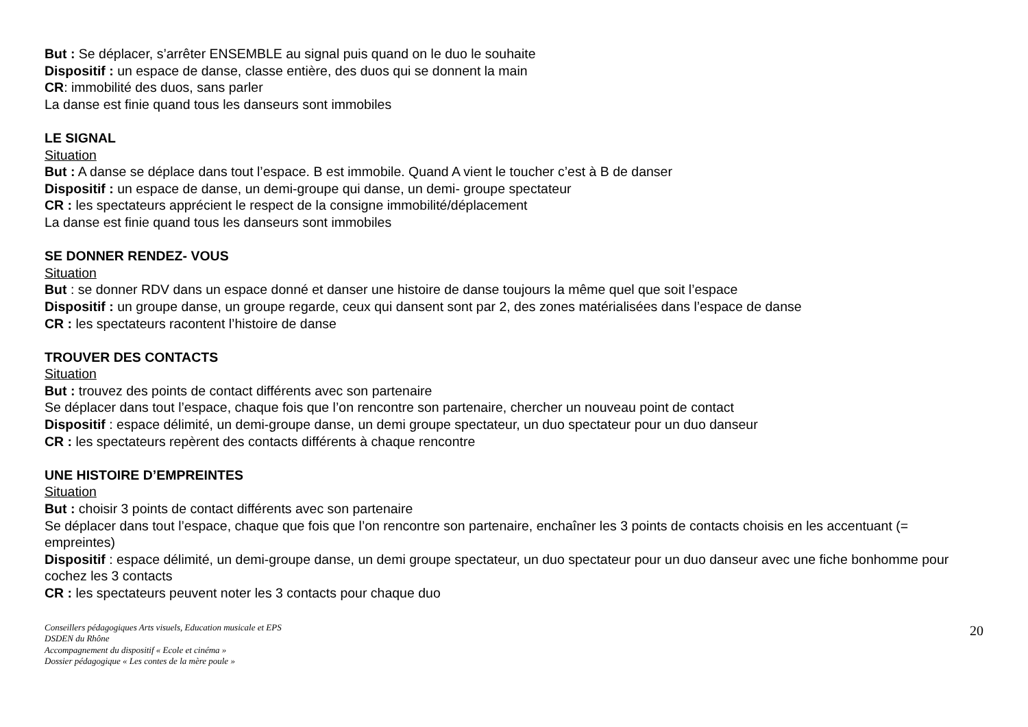But : Se déplacer, s’arrêter ENSEMBLE au signal puis quand on le duo le souhaite
Dispositif : un espace de danse, classe entière, des duos qui se donnent la main
CR: immobilité des duos, sans parler
La danse est finie quand tous les danseurs sont immobiles
LE SIGNAL
Situation
But : A danse se déplace dans tout l’espace. B est immobile. Quand A vient le toucher c’est à B de danser
Dispositif : un espace de danse, un demi-groupe qui danse, un demi- groupe spectateur
CR : les spectateurs apprécient le respect de la consigne immobilité/déplacement
La danse est finie quand tous les danseurs sont immobiles
SE DONNER RENDEZ- VOUS
Situation
But : se donner RDV dans un espace donné et danser une histoire de danse toujours la même quel que soit l’espace
Dispositif : un groupe danse, un groupe regarde, ceux qui dansent sont par 2, des zones matérialisées dans l’espace de danse
CR : les spectateurs racontent l’histoire de danse
TROUVER DES CONTACTS
Situation
But : trouvez des points de contact différents avec son partenaire
Se déplacer dans tout l’espace, chaque fois que l’on rencontre son partenaire, chercher un nouveau point de contact
Dispositif : espace délimité, un demi-groupe danse, un demi groupe spectateur, un duo spectateur pour un duo danseur
CR : les spectateurs repèrent des contacts différents à chaque rencontre
UNE HISTOIRE D’EMPREINTES
Situation
But : choisir 3 points de contact différents avec son partenaire
Se déplacer dans tout l’espace, chaque que fois que l’on rencontre son partenaire, enchaîner les 3 points de contacts choisis en les accentuant (= empreintes)
Dispositif : espace délimité, un demi-groupe danse, un demi groupe spectateur, un duo spectateur pour un duo danseur avec une fiche bonhomme pour cochez les 3 contacts
CR : les spectateurs peuvent noter les 3 contacts pour chaque duo
Conseillers pédagogiques Arts visuels, Education musicale et EPS
DSDEN du Rhône
Accompagnement du dispositif « Ecole et cinéma »
Dossier pédagogique « Les contes de la mère poule »
20